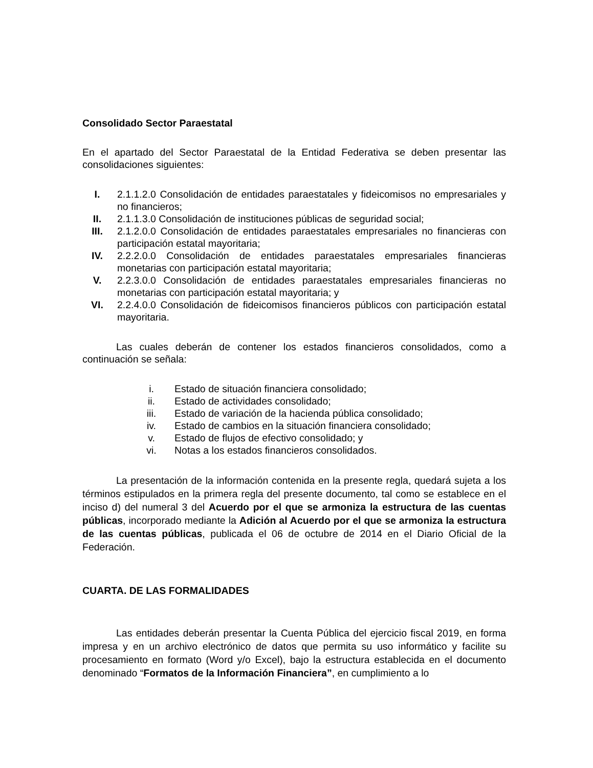Consolidado Sector Paraestatal
En el apartado del Sector Paraestatal de la Entidad Federativa se deben presentar las consolidaciones siguientes:
I. 2.1.1.2.0 Consolidación de entidades paraestatales y fideicomisos no empresariales y no financieros;
II. 2.1.1.3.0 Consolidación de instituciones públicas de seguridad social;
III. 2.1.2.0.0 Consolidación de entidades paraestatales empresariales no financieras con participación estatal mayoritaria;
IV. 2.2.2.0.0 Consolidación de entidades paraestatales empresariales financieras monetarias con participación estatal mayoritaria;
V. 2.2.3.0.0 Consolidación de entidades paraestatales empresariales financieras no monetarias con participación estatal mayoritaria; y
VI. 2.2.4.0.0 Consolidación de fideicomisos financieros públicos con participación estatal mayoritaria.
Las cuales deberán de contener los estados financieros consolidados, como a continuación se señala:
i. Estado de situación financiera consolidado;
ii. Estado de actividades consolidado;
iii. Estado de variación de la hacienda pública consolidado;
iv. Estado de cambios en la situación financiera consolidado;
v. Estado de flujos de efectivo consolidado; y
vi. Notas a los estados financieros consolidados.
La presentación de la información contenida en la presente regla, quedará sujeta a los términos estipulados en la primera regla del presente documento, tal como se establece en el inciso d) del numeral 3 del Acuerdo por el que se armoniza la estructura de las cuentas públicas, incorporado mediante la Adición al Acuerdo por el que se armoniza la estructura de las cuentas públicas, publicada el 06 de octubre de 2014 en el Diario Oficial de la Federación.
CUARTA. DE LAS FORMALIDADES
Las entidades deberán presentar la Cuenta Pública del ejercicio fiscal 2019, en forma impresa y en un archivo electrónico de datos que permita su uso informático y facilite su procesamiento en formato (Word y/o Excel), bajo la estructura establecida en el documento denominado “Formatos de la Información Financiera”, en cumplimiento a lo